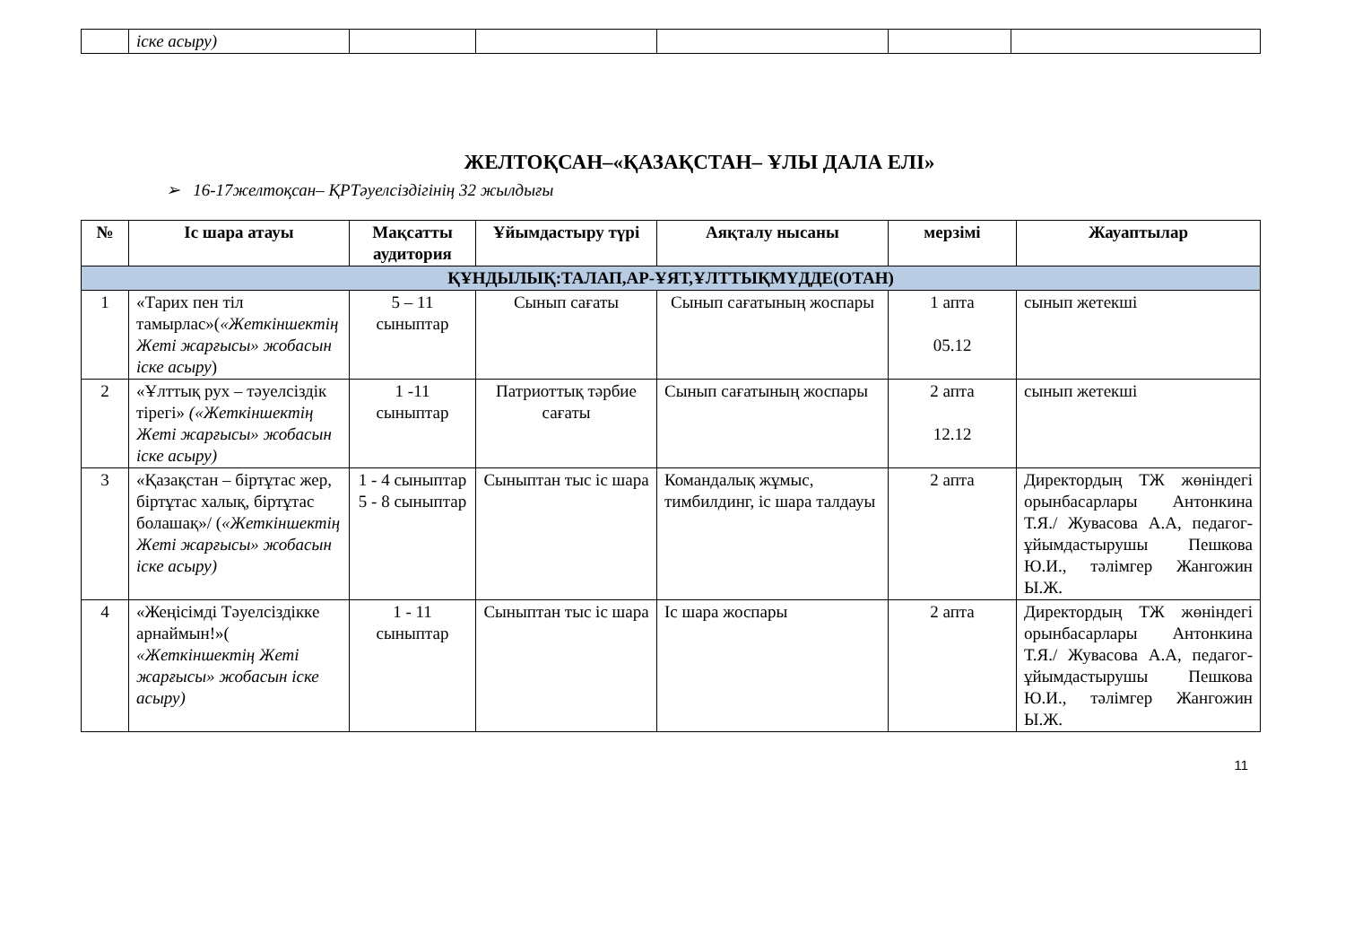| | іске асыру) | | | | | |
ЖЕЛТОҚСАН–«ҚАЗАҚСТАН– ҰЛЫ ДАЛА ЕЛІ»
➢ 16-17желтоқсан– ҚРТәуелсіздігінің 32 жылдығы
| № | Іс шара атауы | Мақсатты аудитория | Ұйымдастыру түрі | Аяқталу нысаны | мерзімі | Жауаптылар |
| --- | --- | --- | --- | --- | --- | --- |
| ҚҰНДЫЛЫҚ:ТАЛАП,АР-ҰЯТ,ҰЛТТЫҚМҮДДЕ(ОТАН) | | | | | | |
| 1 | «Тарих пен тіл тамырлас»( «Жеткіншектің Жеті жарғысы» жобасын іске асыру ) | 5 – 11 сыныптар | Сынып сағаты | Сынып сағатының жоспары | 1 апта 05.12 | сынып жетекші |
| 2 | «Ұлттық рух – тәуелсіздік тірегі» («Жеткіншектің Жеті жарғысы» жобасын іске асыру) | 1 -11 сыныптар | Патриоттық тәрбие сағаты | Сынып сағатының жоспары | 2 апта 12.12 | сынып жетекші |
| 3 | «Қазақстан – біртұтас жер, біртұтас халық, біртұтас болашақ»/ ( «Жеткіншектің Жеті жарғысы» жобасын іске асыру) | 1 - 4 сыныптар 5 - 8 сыныптар | Сыныптан тыс іс шара | Командалық жұмыс, тимбилдинг, іс шара талдауы | 2 апта | Директордың ТЖ жөніндегі орынбасарлары Антонкина Т.Я./ Жувасова А.А, педагог-ұйымдастырушы Пешкова Ю.И., тәлімгер Жангожин Ы.Ж. |
| 4 | «Жеңісімді Тәуелсіздікке арнаймын!»( «Жеткіншектің Жеті жарғысы» жобасын іске асыру) | 1 - 11 сыныптар | Сыныптан тыс іс шара | Іс шара жоспары | 2 апта | Директордың ТЖ жөніндегі орынбасарлары Антонкина Т.Я./ Жувасова А.А, педагог-ұйымдастырушы Пешкова Ю.И., тәлімгер Жангожин Ы.Ж. |
11